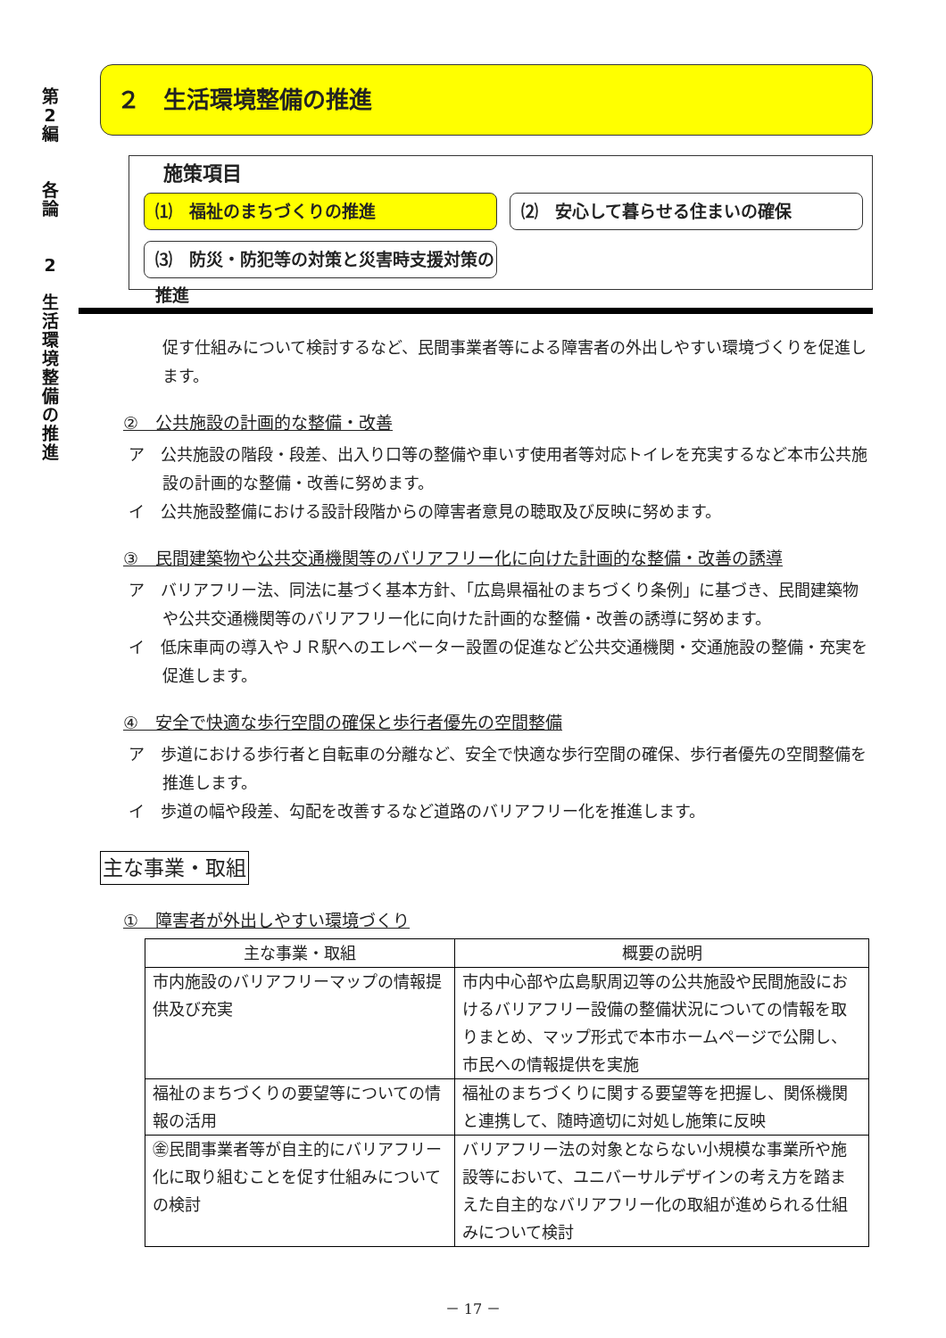第
2
編
各
論
2
生
活
環
境
整
備
の
推
進
２　生活環境整備の推進
施策項目
⑴　福祉のまちづくりの推進
⑵　安心して暮らせる住まいの確保
⑶　防災・防犯等の対策と災害時支援対策の推進
促す仕組みについて検討するなど、民間事業者等による障害者の外出しやすい環境づくりを促進します。
②　公共施設の計画的な整備・改善
ア　公共施設の階段・段差、出入り口等の整備や車いす使用者等対応トイレを充実するなど本市公共施設の計画的な整備・改善に努めます。
イ　公共施設整備における設計段階からの障害者意見の聴取及び反映に努めます。
③　民間建築物や公共交通機関等のバリアフリー化に向けた計画的な整備・改善の誘導
ア　バリアフリー法、同法に基づく基本方針、「広島県福祉のまちづくり条例」に基づき、民間建築物や公共交通機関等のバリアフリー化に向けた計画的な整備・改善の誘導に努めます。
イ　低床車両の導入やＪＲ駅へのエレベーター設置の促進など公共交通機関・交通施設の整備・充実を促進します。
④　安全で快適な歩行空間の確保と歩行者優先の空間整備
ア　歩道における歩行者と自転車の分離など、安全で快適な歩行空間の確保、歩行者優先の空間整備を推進します。
イ　歩道の幅や段差、勾配を改善するなど道路のバリアフリー化を推進します。
主な事業・取組
①　障害者が外出しやすい環境づくり
| 主な事業・取組 | 概要の説明 |
| --- | --- |
| 市内施設のバリアフリーマップの情報提供及び充実 | 市内中心部や広島駅周辺等の公共施設や民間施設におけるバリアフリー設備の整備状況についての情報を取りまとめ、マップ形式で本市ホームページで公開し、市民への情報提供を実施 |
| 福祉のまちづくりの要望等についての情報の活用 | 福祉のまちづくりに関する要望等を把握し、関係機関と連携して、随時適切に対処し施策に反映 |
| ㊎民間事業者等が自主的にバリアフリー化に取り組むことを促す仕組みについての検討 | バリアフリー法の対象とならない小規模な事業所や施設等において、ユニバーサルデザインの考え方を踏まえた自主的なバリアフリー化の取組が進められる仕組みについて検討 |
－ 17 －